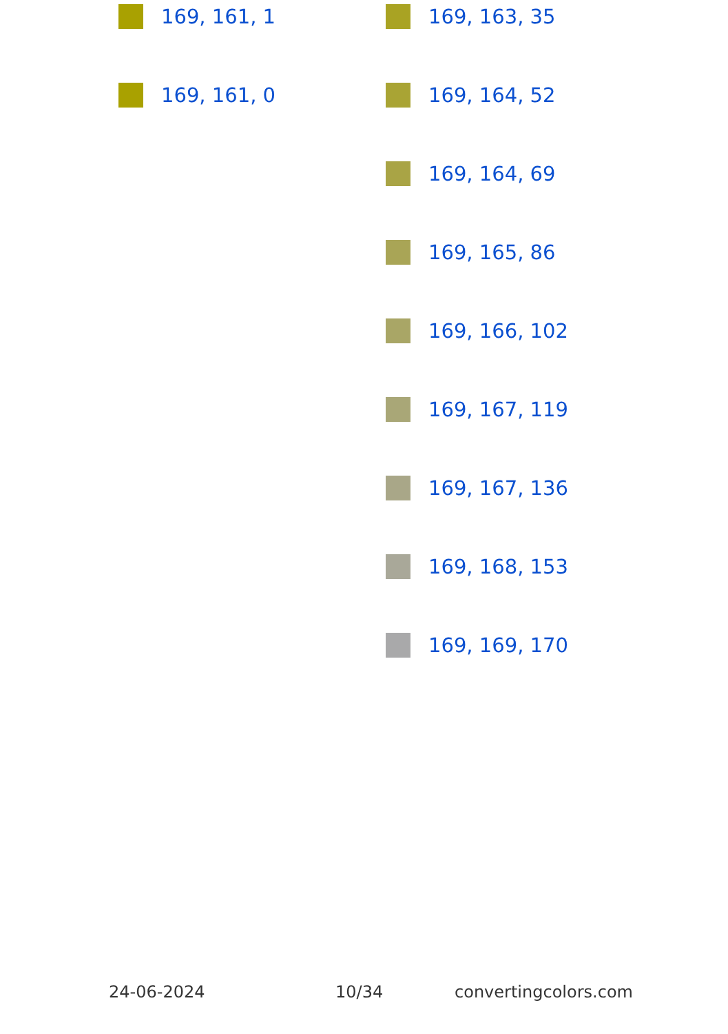169, 161, 1
169, 161, 0
169, 163, 35
169, 164, 52
169, 164, 69
169, 165, 86
169, 166, 102
169, 167, 119
169, 167, 136
169, 168, 153
169, 169, 170
24-06-2024 10/34 convertingcolors.com